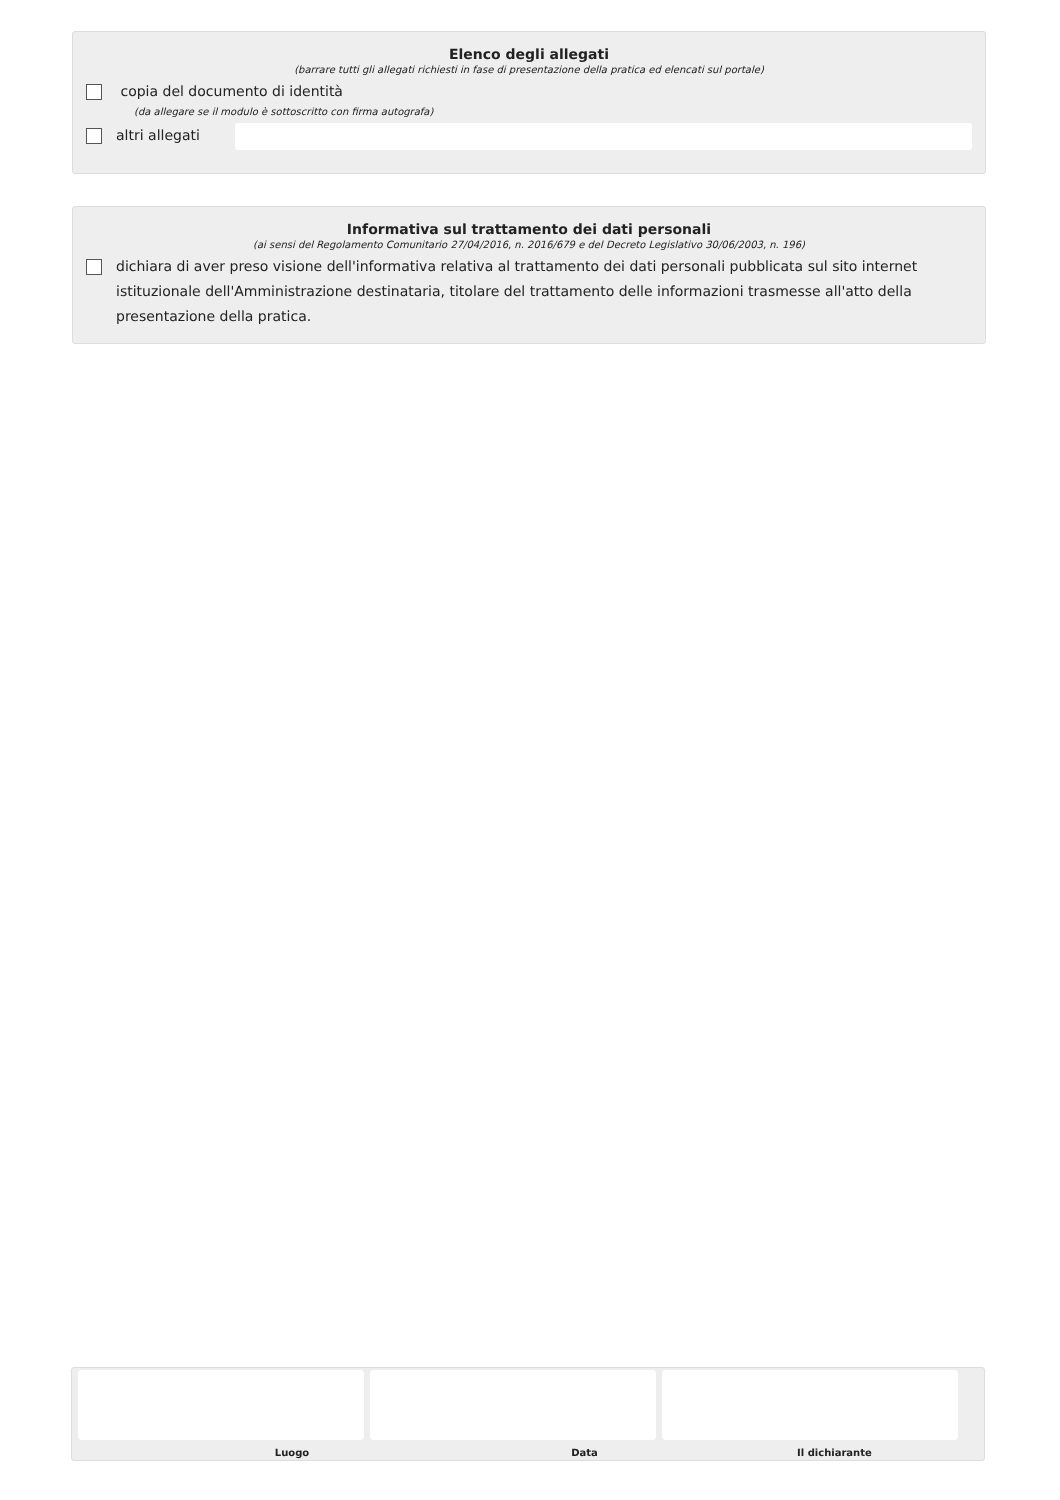Elenco degli allegati
(barrare tutti gli allegati richiesti in fase di presentazione della pratica ed elencati sul portale)
copia del documento di identità
(da allegare se il modulo è sottoscritto con firma autografa)
altri allegati
Informativa sul trattamento dei dati personali
(ai sensi del Regolamento Comunitario 27/04/2016, n. 2016/679 e del Decreto Legislativo 30/06/2003, n. 196)
dichiara di aver preso visione dell'informativa relativa al trattamento dei dati personali pubblicata sul sito internet istituzionale dell'Amministrazione destinataria, titolare del trattamento delle informazioni trasmesse all'atto della presentazione della pratica.
Luogo Data Il dichiarante